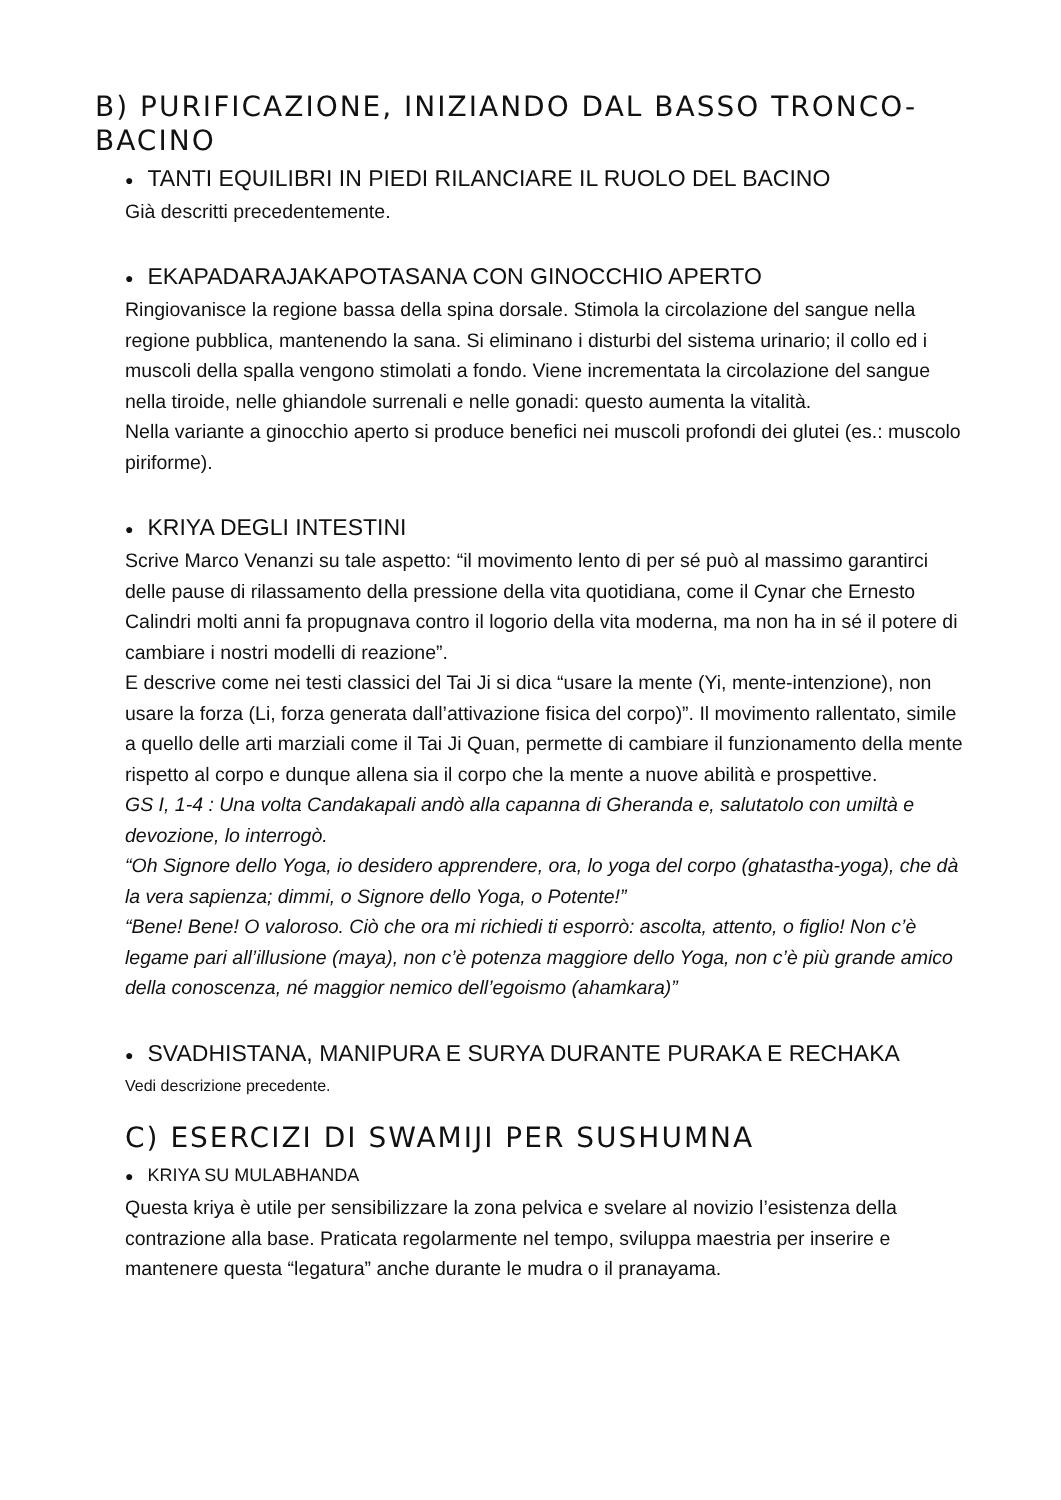B) PURIFICAZIONE, INIZIANDO DAL BASSO TRONCO-
BACINO
● TANTI EQUILIBRI IN PIEDI RILANCIARE IL RUOLO DEL BACINO
Già descritti precedentemente.
● EKAPADARAJAKAPOTASANA CON GINOCCHIO APERTO
Ringiovanisce la regione bassa della spina dorsale. Stimola la circolazione del sangue nella regione pubblica, mantenendo la sana. Si eliminano i disturbi del sistema urinario; il collo ed i muscoli della spalla vengono stimolati a fondo. Viene incrementata la circolazione del sangue nella tiroide, nelle ghiandole surrenali e nelle gonadi: questo aumenta la vitalità.
Nella variante a ginocchio aperto si produce benefici nei muscoli profondi dei glutei (es.: muscolo piriforme).
● KRIYA DEGLI INTESTINI
Scrive Marco Venanzi su tale aspetto: “il movimento lento di per sé può al massimo garantirci delle pause di rilassamento della pressione della vita quotidiana, come il Cynar che Ernesto Calindri molti anni fa propugnava contro il logorio della vita moderna, ma non ha in sé il potere di cambiare i nostri modelli di reazione”.
E descrive come nei testi classici del Tai Ji si dica “usare la mente (Yi, mente-intenzione), non usare la forza (Li, forza generata dall’attivazione fisica del corpo)”. Il movimento rallentato, simile a quello delle arti marziali come il Tai Ji Quan, permette di cambiare il funzionamento della mente rispetto al corpo e dunque allena sia il corpo che la mente a nuove abilità e prospettive.
GS I, 1-4 : Una volta Candakapali andò alla capanna di Gheranda e, salutatolo con umiltà e devozione, lo interrogò.
“Oh Signore dello Yoga, io desidero apprendere, ora, lo yoga del corpo (ghatastha-yoga), che dà la vera sapienza; dimmi, o Signore dello Yoga, o Potente!”
“Bene! Bene! O valoroso. Ciò che ora mi richiedi ti esporrò: ascolta, attento, o figlio! Non c’è legame pari all’illusione (maya), non c’è potenza maggiore dello Yoga, non c’è più grande amico della conoscenza, né maggior nemico dell’egoismo (ahamkara)”
● SVADHISTANA, MANIPURA E SURYA DURANTE PURAKA E RECHAKA
Vedi descrizione precedente.
C) ESERCIZI DI SWAMIJI PER SUSHUMNA
● KRIYA SU MULABHANDA
Questa kriya è utile per sensibilizzare la zona pelvica e svelare al novizio l’esistenza della contrazione alla base. Praticata regolarmente nel tempo, sviluppa maestria per inserire e mantenere questa “legatura” anche durante le mudra o il pranayama.